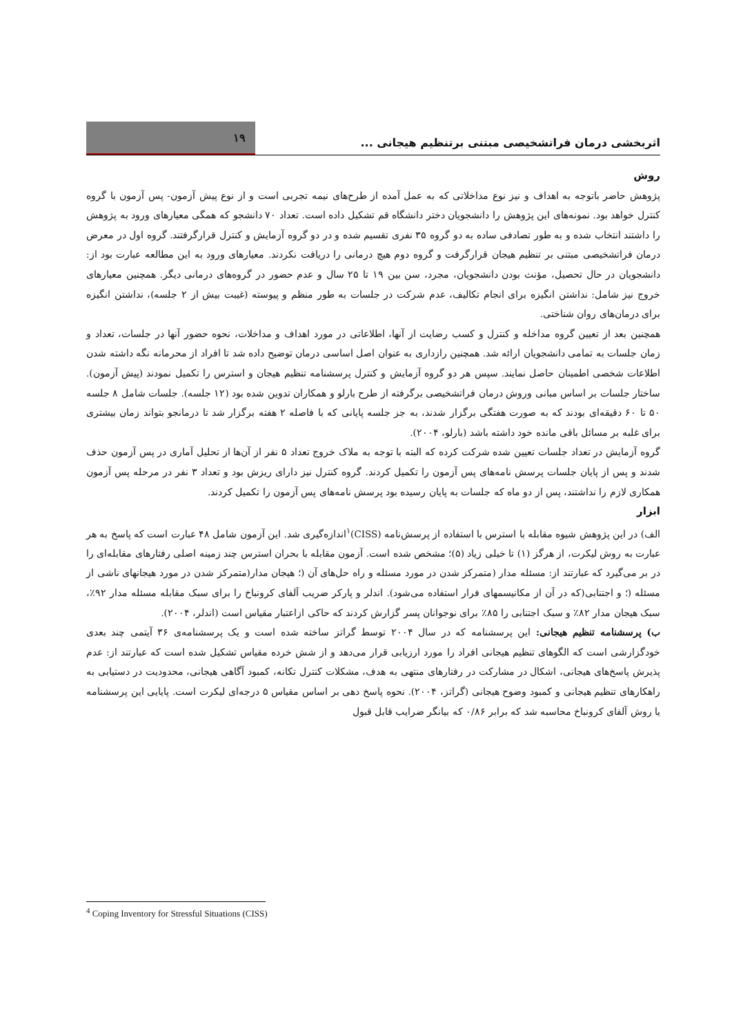اثربخشی درمان فراتشخیصی مبتنی برتنظیم هیجانی ...
۱۹
روش
پژوهش حاضر باتوجه به اهداف و نیز نوع مداخلاتی که به عمل آمده از طرح‌های نیمه تجربی است و از نوع پیش آزمون- پس آزمون با گروه کنترل خواهد بود. نمونه‌های این پژوهش را دانشجویان دختر دانشگاه قم تشکیل داده است. تعداد ۷۰ دانشجو که همگی معیارهای ورود به پژوهش را داشتند انتخاب شده و به طور تصادفی ساده به دو گروه ۳۵ نفری تقسیم شده و در دو گروه آزمایش و کنترل قرارگرفتند. گروه اول در معرض درمان فراتشخیصی مبتنی بر تنظیم هیجان قرارگرفت و گروه دوم هیچ درمانی را دریافت نکردند. معیارهای ورود به این مطالعه عبارت بود از: دانشجویان در حال تحصیل، مؤنث بودن دانشجویان، مجرد، سن بین ۱۹ تا ۲۵ سال و عدم حضور در گروه‌های درمانی دیگر. همچنین معیارهای خروج نیز شامل: نداشتن انگیزه برای انجام تکالیف، عدم شرکت در جلسات به طور منظم و پیوسته (غیبت بیش از ۲ جلسه)، نداشتن انگیزه برای درمان‌های روان شناختی.
همچنین بعد از تعیین گروه مداخله و کنترل و کسب رضایت از آنها، اطلاعاتی در مورد اهداف و مداخلات، نحوه حضور آنها در جلسات، تعداد و زمان جلسات به تمامی دانشجویان ارائه شد. همچنین رازداری به عنوان اصل اساسی درمان توضیح داده شد تا افراد از محرمانه نگه داشته شدن اطلاعات شخصی اطمینان حاصل نمایند. سپس هر دو گروه آزمایش و کنترل پرسشنامه تنظیم هیجان و استرس را تکمیل نمودند (پیش آزمون). ساختار جلسات بر اساس مبانی وروش درمان فراتشخیصی برگرفته از طرح بارلو و همکاران تدوین شده بود (۱۲ جلسه). جلسات شامل ۸ جلسه ۵۰ تا ۶۰ دقیقه‌ای بودند که به صورت هفتگی برگزار شدند، به جز جلسه پایانی که با فاصله ۲ هفته برگزار شد تا درمانجو بتواند زمان بیشتری برای غلبه بر مسائل باقی مانده خود داشته باشد (بارلو، ۲۰۰۴).
گروه آزمایش در تعداد جلسات تعیین شده شرکت کرده که البته با توجه به ملاک خروج تعداد ۵ نفر از آن‌ها از تحلیل آماری در پس آزمون حذف شدند و پس از پایان جلسات پرسش نامه‌های پس آزمون را تکمیل کردند. گروه کنترل نیز دارای ریزش بود و تعداد ۳ نفر در مرحله پس آزمون همکاری لازم را نداشتند، پس از دو ماه که جلسات به پایان رسیده بود پرسش نامه‌های پس آزمون را تکمیل کردند.
ابزار
الف) در این پژوهش شیوه مقابله با استرس با استفاده از پرسش‌نامه (CISS)<sup>۱</sup>اندازه‌گیری شد. این آزمون شامل ۴۸ عبارت است که پاسخ به هر عبارت به روش لیکرت، از هرگز (۱) تا خیلی زیاد (۵)؛ مشخص شده است. آزمون مقابله با بحران استرس چند زمینه اصلی رفتارهای مقابله‌ای را در بر می‌گیرد که عبارتند از: مسئله مدار (متمرکز شدن در مورد مسئله و راه حل‌های آن (؛ هیجان مدار(متمرکز شدن در مورد هیجانهای ناشی از مسئله (؛ و اجتنابی(که در آن از مکانیسمهای فرار استفاده می‌شود). اندلر و پارکر ضریب آلفای کرونباخ را برای سبک مقابله مسئله مدار ۹۲٪، سبک هیجان مدار ۸۲٪ و سبک اجتنابی را ۸۵٪ برای نوجوانان پسر گزارش کردند که حاکی ازاعتبار مقیاس است (اندلر، ۲۰۰۴).
ب) پرسشنامه تنظیم هیجانی: این پرسشنامه که در سال ۲۰۰۴ توسط گراتز ساخته شده است و یک پرسشنامه‌ی ۳۶ آیتمی چند بعدی خودگزارشی است که الگوهای تنظیم هیجانی افراد را مورد ارزیابی قرار می‌دهد و از شش خرده مقیاس تشکیل شده است که عبارتند از: عدم پذیرش پاسخ‌های هیجانی، اشکال در مشارکت در رفتارهای منتهی به هدف، مشکلات کنترل تکانه، کمبود آگاهی هیجانی، محدودیت در دستیابی به راهکارهای تنظیم هیجانی و کمبود وضوح هیجانی (گراتز، ۲۰۰۴). نحوه پاسخ دهی بر اساس مقیاس ۵ درجه‌ای لیکرت است. پایایی این پرسشنامه یا روش آلفای کرونباخ محاسبه شد که برابر ۰/۸۶ که بیانگر ضرایب قابل قبول
<sup>4</sup> Coping Inventory for Stressful Situations (CISS)